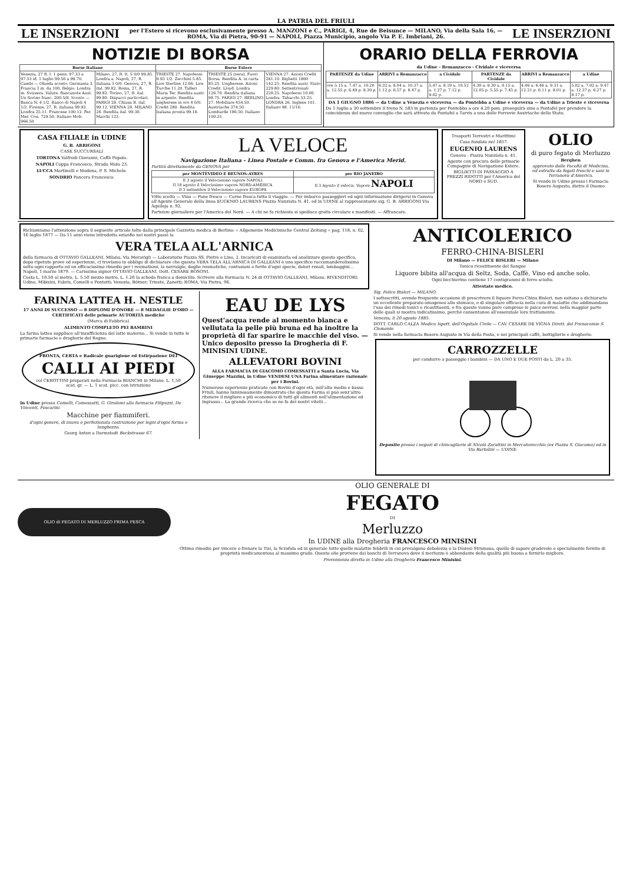LA PATRIA DEL FRIULI
LE INSERZIONI per l'Estero si ricevono esclusivamente presso A. MANZONI e C., PARIGI, 4, Rue de Beisunce — MILANO, Via della Sala 16, — ROMA, Via di Pietra, 90-91 — NAPOLI, Piazza Municipio, angolo Via P. E. Imbriani, 26. LE INSERZIONI
NOTIZIE DI BORSA
| Borse Italiane | | Borse Estere | | |
| --- | --- | --- | --- | --- |
| Venezia, 27 R. I. 1 genn. 97.33 a 97.53 id. 1 luglio 99.50 a 99.70. Cambi — Olanda sconto. Germania 3. Francia 3 m. da 100. Belgio. Londra m. Svizzera. Valute. Bancanote Aust. Un fiorino franc. 200.5/8. Sconto — Banca N. 4 1/2. Banco di Napoli 4 1/2. Firenze, 27, R. italiana 99.93. Londra 25.11. Francese 100.12. Fer. Mer. Con. 729.50. Italiano Mob. 966.50 | Milano, 27, R. It. 5 0/0 99.85. Londra a. Napoli, 27, R. italiana 5 0/0. Genova, 27, R. ital. 99.82. Roma, 27, R. 99.82. Torino, 27, R. ital. 99.80. Dispacci particolari. PARIGI 28. Chiusa R. ital. 99.12. VIENNA 28. MILANO 28. Rendita ital. 99.30. Marchi 123. | TRIESTE 27. Napoleoni 9.93 1/2. Zecchini 5.85. Lire Sterline 12.06. Lire Turche 11.20. Talleri Maria Ter. Rendita austr. in argento. Rendita ungherese in oro 4 0/0. Credit 280. Rendita italiana pronta 99.18. | TRIESTE 25 (sera). Fuori Borsa. Rendita A. in carta 85.25. Ungherese. Azioni Credit. Lloyd. Londra 126.70. Rendita italiana 98.75. PARIGI 27. BERLINO 27. Mobiliare 454.50. Austriache 374.50. Lombarde 196.50. Italiano 100.25 | VIENNA 27. Azioni Credit 281.10. Biglietti 1860 142.25. Rendita austr. Stato 229.80. Settentrionali 228.25. Napoleoni 10.00. Londra. Tabacchi 53.25. LONDRA 26. Inglese 101. Italiano 98. 11/16. |
ORARIO DELLA FERROVIA
da Udine - Remanzacco - Cividale e viceversa
| PARTENZE da Udine | ARRIVI a Remanzacco | a Cividale | PARTENZE da Cividale | ARRIVI a Remanzacco | a Udine |
| --- | --- | --- | --- | --- | --- |
| ore 5.15 a. 7.47 a. 10.20 a. 12.55 p. 6.49 p. 8.30 p. | 6.32 a. 8.04 a. 10.37 a. 1.12 p. 6.57 p. 8.47 p. | 5.47 a. 8.19 a. 10.52 a. 1.27 p. 7.12 p. 9.02 p. | 4.30 a. 6.30 a. 9.15 a. 12.05 p. 5.55 p. 7.45 p. | 4.46 a. 6.46 a. 9.31 a. 12.21 p. 6.11 p. 8.01 p. | 5.02 a. 7.02 a. 9.47 a. 12.37 p. 6.27 p. 8.17 p. |
DA 1 GIUGNO 1886 — da Udine a Venezia e viceversa — da Pontebba a Udine e viceversa — da Udine a Trieste e viceversa
Da 1 luglio a 30 settembre il treno N. 583 in partenza per Pontebba a ore 4.20 pom. proseguirà sino a Pontafel per prendere la coincidenza del nuovo convoglio che sarà attivato da Pontafel a Tarvis a una delle Ferrovie Austriache dello Stato.
CASA FILIALE in UDINE
G. B. ARRIGONI
CASE SUCCURSALI
TORTONA Valfredi Giovanni, Caffè Popolo.
NAPOLI Coppa Francesco, Strada Molo 23.
LUCCA Martinelli e Modena, P. S. Michele.
SONDRIO Pancera Francesco.
LA VELOCE
Navigazione Italiana - Linea Postale e Comm. fra Genova e l'America Merid.
Partirà direttamente da GENOVA per
| per MONTEVIDEO E BEUNOS-AYRES | per RIO JANEIRO |
| --- | --- |
| Il 3 agosto il Velocissimo vapore NAPOLI Il 18 agosto il Velocissimo vapore NORD-AMERICA Il 3 settembre il Velocissimo vapore EUROPA | Il 3 Agosto il velocis. Vapore NAPOLI |
Vitto scelto — Vino — Pane fresco — Carne fresca tutto il viaggio. — Per imbarco passeggieri ed ogni informazione dirigersi in Genova all'Agente Generale della linea EUGENIO LAURENS Piazza Nunziata N. 41. ed in UDINE al rappresentante sig. G. B. ARRIGONI Via Aquileja n. 92.
Partenze giornaliere per l'America del Nord. — A chi ne fa richiesta si spedisce gratis circolare e manifesti. — Affrancare.
Trasporti Terrestri e Marittimi
Casa fondata nel 1857.
EUGENIO LAURENS
Genova - Piazza Nunziata n. 41.
Agente con procura delle primarie Compagnie di Navigazione Estere.
BIGLIETTI DI PASSAGGIO A PREZZI RIDOTTI per l'America del NORD e SUD.
OLIO
di puro fegato di Merluzzo
Berghen
approvato dalle Facoltà di Medicina, ed estratto da fegati freschi e sani in Terranova d'America.
Si vende in Udine presso i Farmacia Bosero Augusto, dietro il Duomo
Richiamiamo l'attenzione sopra il seguente articolo tolto dalla principale Gazzetta medica di Berlino: « Allgemeine Medicinische Central Zeitung » pag. 118, n. 62, 16 luglio 1877 — Da 11 anni viene introdotta ezianfio nei nostri paesi la
VERA TELA ALL'ARNICA
della farmacia di OTTAVIO GALLEANI, Milano, Via Meravigli — Laboratorio Piazza SS. Pietro e Lino, 2. Incaricati di esaminarla ed analizzare questo specifico, dopo ripetute prove ed esperienze, ci troviamo in obbligo di dichiarare che questa VERA TELA ALL'ARNICA DI GALLEANI è uno specifico raccomandevolissimo sotto ogni rapporto ed un efficacissimo rimedio per i reumatismi, la nevralgie, doglie reumatiche, contusioni e ferite d'ogni specie, dolori renali, lombaggini... Napoli, 1 marzo 1879. — Carissimo signor OTTAVIO GALLEANI. Dott. CESARE BOSONI.
Costa L. 10.50 al metro, L. 5.50 mezzo metro, L. 1.20 la scheda franca a domicilio. Scrivere alla Farmacia N. 24 di OTTAVIO GALLEANI, Milano. RIVENDITORI: Udine, Mibisini, Fabris, Comelli e Pontotti; Venezia, Bötner; Trieste, Zanetti; ROMA, Via Pietra, 96.
FARINA LATTEA H. NESTLE
17 ANNI DI SUCCESSO — 8 DIPLOMI D'ONORE — 8 MEDAGLIE D'ORO — CERTIFICATI delle primarie AUTORITÀ mediche
(Marca di Fabbrica)
ALIMENTO COMPLETO PEI BAMBINI
La farina lattea supplisce all'insufficienza del latte materno... Si vende in tutte le primarie farmacie e drogherie del Regno.
PRONTA, CERTA e Radicale guarigione ed Estirpazione DEI
CALLI AI PIEDI
col CEROTTINI preparati nella Farmacia BIANCHI in Milano. L. 1,50 scat. gr. — L. 1 scat. picc. con istruzione
In Udine presso Comelli, Comessatti, G. Girolomi alla farmacia Filipuzzi, De Vincenti, Foscarini.
Macchine per fiammiferi.
d'ogni genere, di nuova e perfezionata costruzione per legni d'ogni forma e lunghezza.
Georg Anton a Darmstadt Beckstrasse 67.
EAU DE LYS
Quest'acqua rende al momento bianca e vellutata la pelle più bruna ed ha inoltre la proprietà di far sparire le macchie del viso. — Unico deposito presso la Drogheria di F. MINISINI UDINE.
ALLEVATORI BOVINI
ALLA FARMACIA DI GIACOMO COMESSATTI a Santa Lucia, Via Giuseppe Mazzini, in Udine VENDESI UNA Farina alimentare razionale per i Bovini.
Numerose esperienze praticate con Bovini d'ogni età, nell'alto medio e basso Friuli, hanno luminosamente dimostrato che questa Farina si può senz'altro ritenere il migliore e più economico di tutti gli alimenti nell'alimentazione ed ingrasso... La grande ricerca che se ne fa dei nostri vitelli...
ANTICOLERICO
FERRO-CHINA-BISLERI
DI Milano — FELICE BISLERI — Milano
Tonico ricostituente del Sangue
Liquore bibita all'acqua di Seltz, Soda, Caffè, Vino ed anche solo.
Ogni bicchierino contiene 17 centigrammi di ferro sciolto.
Attestato medico.
Sig. Felice Bisleri — MILANO.
I sottoscritti, avendo frequente occasione di prescrivere il liquore Ferro-China Bisleri, non esitano a dichiararlo un eccellente preparato omogeneo allo stomaco, e di singolare efficacia nella cura di malattie che addimandano l'uso dei rimedi tonici e ricostituenti, e fra queste vanno pure comprese le psico nevrosi, nella maggior parte delle quali si mostra indicatissimo, perchè consentaneo all'essenziale loro trattamento.
Venezia, li 20 agosto 1885.
DOTT. CARLO CALZA Medico Ispett. dell'Ospitale Civile — CAV. CESARE DE VIGNA Dirett. del Frenocomio S. Clemente
Si vende nella farmacia Bosero Augusto in Via della Posta, e nei principali caffè, bottiglierie e drogherie.
CARROZZELLE
per condurre a passeggio i bambini — DA UNO E DUE POSTI da L. 20 a 35.
Deposito presso i negozi di chincaglierie di Nicolò Zarattini in Mercatovecchio (ex Piazza S. Giacomo) ed in Via Bartolini — UDINE.
OLIO di FEGATO DI MERLUZZO PRIMA PESCA
OLIO GENERALE DI
FEGATO
DI
Merluzzo
In UDINE alla Drogheria FRANCESCO MINISINI
Ottimo rimedio per vincere o frenare la Tisi, la Scrofola ed in generale tutte quelle malattie febbrili in cui prevalgono debolezza o la Diatesi Strumosa, quello di sapore gradevole e specialmente fornito di proprietà medicamentosa al massimo grado. Questo olio proviene dai banchi di Terranova dove il merluzzo è abbondante della qualità più buona a fornirlo migliore.
Provenienza diretta in Udine alla Drogheria Francesco Minisini.